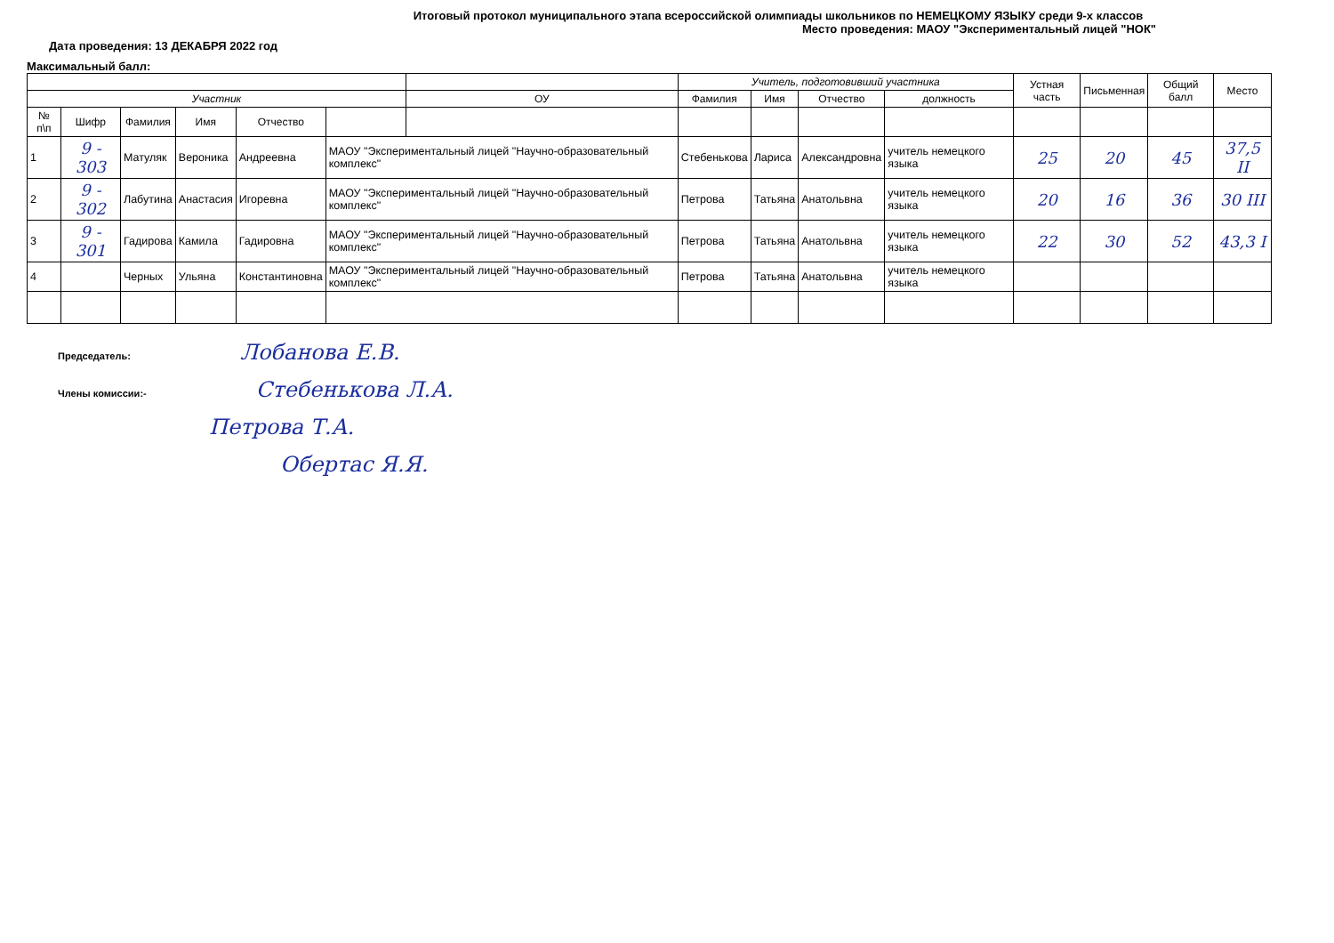Итоговый протокол муниципального этапа всероссийской олимпиады школьников по НЕМЕЦКОМУ ЯЗЫКУ среди 9-х классов
Место проведения: МАОУ "Экспериментальный лицей "НОК"
Дата проведения: 13 ДЕКАБРЯ 2022 год
Максимальный балл:
| | | | | | | | Учитель, подготовивший участника | | | | Устная часть | Письменная | Общий балл | Место |
| --- | --- | --- | --- | --- | --- | --- | --- | --- | --- | --- | --- | --- | --- | --- |
| Участник | | | | | | ОУ | Фамилия | Имя | Отчество | должность | | | | |
| № п\п | Шифр | Фамилия | Имя | Отчество | | | | | | | | | | |
| 1 | 9 - 303 | Матуляк | Вероника | Андреевна | МАОУ "Экспериментальный лицей "Научно-образовательный комплекс" | | Стебенькова | Лариса | Александровна | учитель немецкого языка | 25 | 20 | 45 | 37,5 II |
| 2 | 9 - 302 | Лабутина | Анастасия | Игоревна | МАОУ "Экспериментальный лицей "Научно-образовательный комплекс" | | Петрова | Татьяна | Анатольвна | учитель немецкого языка | 20 | 16 | 36 | 30 III |
| 3 | 9 - 301 | Гадирова | Камила | Гадировна | МАОУ "Экспериментальный лицей "Научно-образовательный комплекс" | | Петрова | Татьяна | Анатольвна | учитель немецкого языка | 22 | 30 | 52 | 43,3 I |
| 4 | | Черных | Ульяна | Константиновна | МАОУ "Экспериментальный лицей "Научно-образовательный комплекс" | | Петрова | Татьяна | Анатольвна | учитель немецкого языка | | | | |
Председатель: Лобанова Е.В.
Члены комиссии:- Стебенькова Л.А.
Петрова Т.А.
Обертас Я.Я.